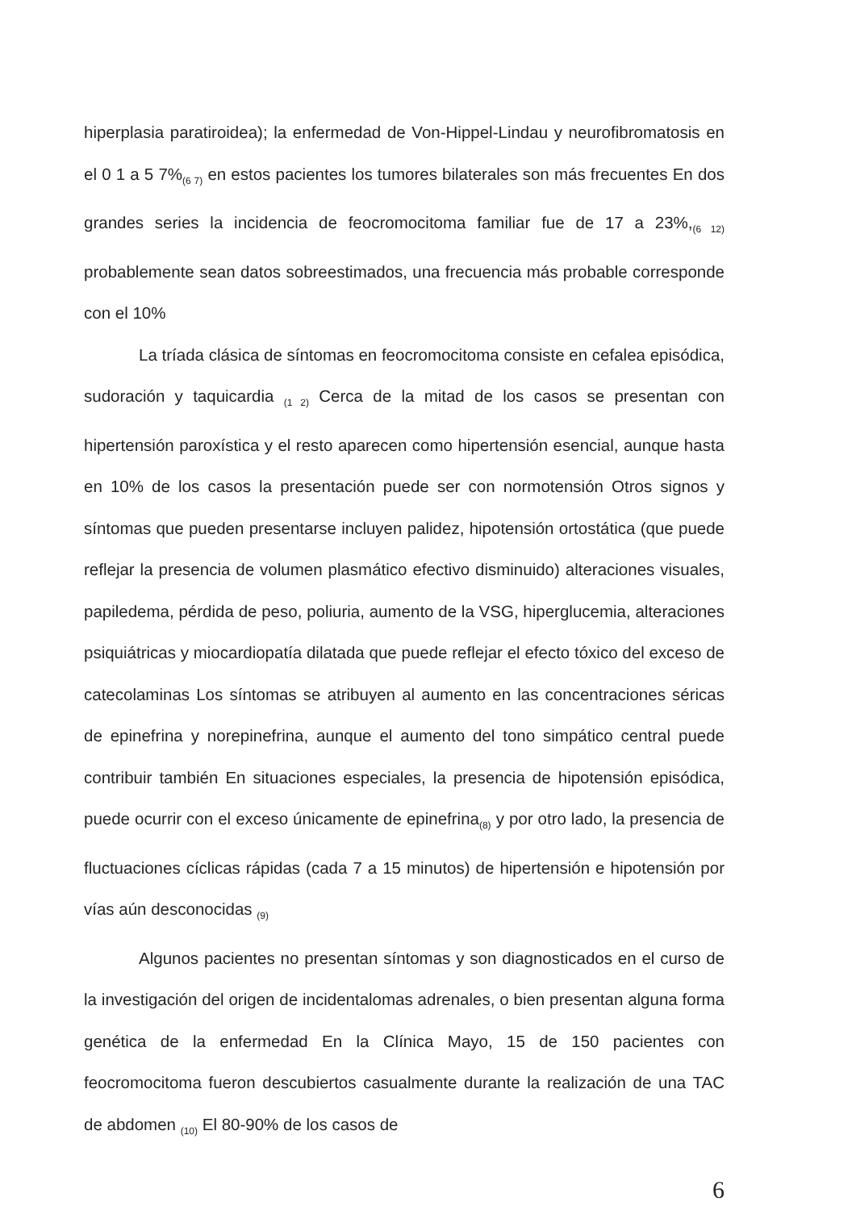hiperplasia paratiroidea); la enfermedad de Von-Hippel-Lindau y neurofibromatosis en el 0 1 a 5 7%<sub>(6 7)</sub> en estos pacientes los tumores bilaterales son más frecuentes En dos grandes series la incidencia de feocromocitoma familiar fue de 17 a 23%,<sub>(6 12)</sub> probablemente sean datos sobreestimados, una frecuencia más probable corresponde con el 10%
La tríada clásica de síntomas en feocromocitoma consiste en cefalea episódica, sudoración y taquicardia <sub>(1 2)</sub> Cerca de la mitad de los casos se presentan con hipertensión paroxística y el resto aparecen como hipertensión esencial, aunque hasta en 10% de los casos la presentación puede ser con normotensión Otros signos y síntomas que pueden presentarse incluyen palidez, hipotensión ortostática (que puede reflejar la presencia de volumen plasmático efectivo disminuido) alteraciones visuales, papiledema, pérdida de peso, poliuria, aumento de la VSG, hiperglucemia, alteraciones psiquiátricas y miocardiopatía dilatada que puede reflejar el efecto tóxico del exceso de catecolaminas Los síntomas se atribuyen al aumento en las concentraciones séricas de epinefrina y norepinefrina, aunque el aumento del tono simpático central puede contribuir también En situaciones especiales, la presencia de hipotensión episódica, puede ocurrir con el exceso únicamente de epinefrina<sub>(8)</sub> y por otro lado, la presencia de fluctuaciones cíclicas rápidas (cada 7 a 15 minutos) de hipertensión e hipotensión por vías aún desconocidas <sub>(9)</sub>
Algunos pacientes no presentan síntomas y son diagnosticados en el curso de la investigación del origen de incidentalomas adrenales, o bien presentan alguna forma genética de la enfermedad En la Clínica Mayo, 15 de 150 pacientes con feocromocitoma fueron descubiertos casualmente durante la realización de una TAC de abdomen <sub>(10)</sub> El 80-90% de los casos de
6